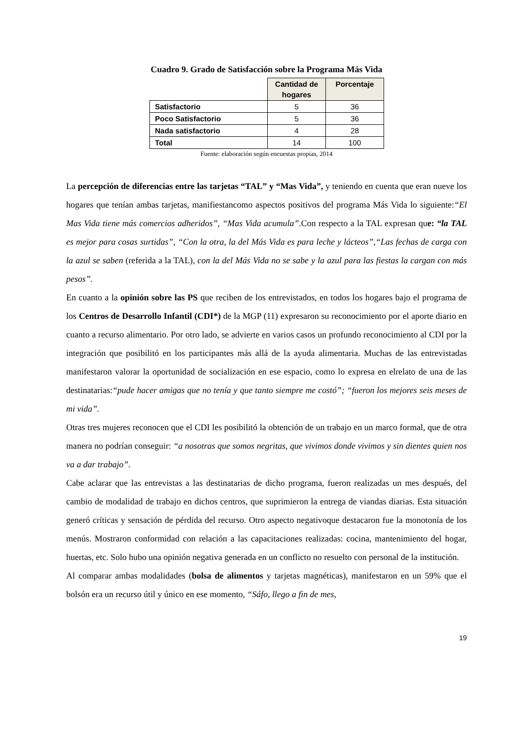Cuadro 9. Grado de Satisfacción sobre la Programa Más Vida
| | Cantidad de hogares | Porcentaje |
| --- | --- | --- |
| Satisfactorio | 5 | 36 |
| Poco Satisfactorio | 5 | 36 |
| Nada satisfactorio | 4 | 28 |
| Total | 14 | 100 |
Fuente: elaboración según encuestas propias, 2014
La percepción de diferencias entre las tarjetas “TAL” y “Mas Vida”, y teniendo en cuenta que eran nueve los hogares que tenían ambas tarjetas, manifiestancomo aspectos positivos del programa Más Vida lo siguiente:“El Mas Vida tiene más comercios adheridos”, “Mas Vida acumula”.Con respecto a la TAL expresan que: “la TAL es mejor para cosas surtidas”, “Con la otra, la del Más Vida es para leche y lácteos”,“Las fechas de carga con la azul se saben (referida a la TAL), con la del Más Vida no se sabe y la azul para las fiestas la cargan con más pesos”.
En cuanto a la opinión sobre las PS que reciben de los entrevistados, en todos los hogares bajo el programa de los Centros de Desarrollo Infantil (CDI*) de la MGP (11) expresaron su reconocimiento por el aporte diario en cuanto a recurso alimentario. Por otro lado, se advierte en varios casos un profundo reconocimiento al CDI por la integración que posibilitó en los participantes más allá de la ayuda alimentaria. Muchas de las entrevistadas manifestaron valorar la oportunidad de socialización en ese espacio, como lo expresa en elrelato de una de las destinatarias:“pude hacer amigas que no tenía y que tanto siempre me costó”; “fueron los mejores seis meses de mi vida”.
Otras tres mujeres reconocen que el CDI les posibilitó la obtención de un trabajo en un marco formal, que de otra manera no podrían conseguir: “a nosotras que somos negritas, que vivimos donde vivimos y sin dientes quien nos va a dar trabajo”.
Cabe aclarar que las entrevistas a las destinatarias de dicho programa, fueron realizadas un mes después, del cambio de modalidad de trabajo en dichos centros, que suprimieron la entrega de viandas diarias. Esta situación generó críticas y sensación de pérdida del recurso. Otro aspecto negativoque destacaron fue la monotonía de los menús. Mostraron conformidad con relación a las capacitaciones realizadas: cocina, mantenimiento del hogar, huertas, etc. Solo hubo una opinión negativa generada en un conflicto no resuelto con personal de la institución.
Al comparar ambas modalidades (bolsa de alimentos y tarjetas magnéticas), manifestaron en un 59% que el bolsón era un recurso útil y único en ese momento, “Sáfo, llego a fin de mes,
19